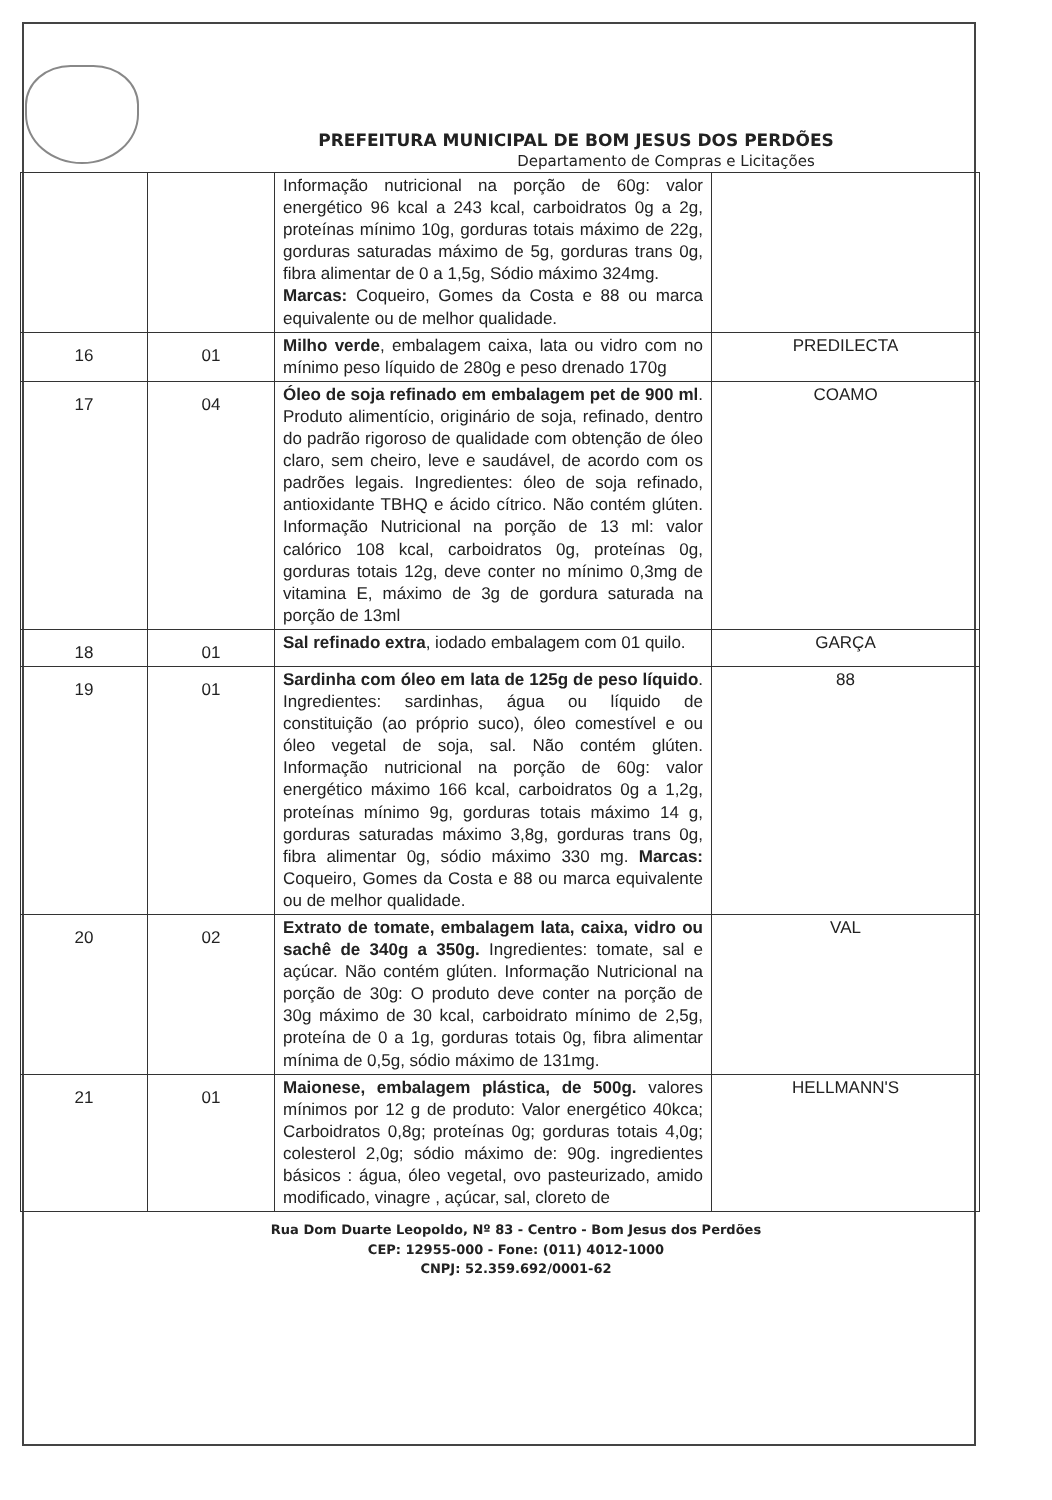PREFEITURA MUNICIPAL DE BOM JESUS DOS PERDÕES
Departamento de Compras e Licitações
| | | Informação nutricional na porção de 60g: valor energético 96 kcal a 243 kcal, carboidratos 0g a 2g, proteínas mínimo 10g, gorduras totais máximo de 22g, gorduras saturadas máximo de 5g, gorduras trans 0g, fibra alimentar de 0 a 1,5g, Sódio máximo 324mg. Marcas: Coqueiro, Gomes da Costa e 88 ou marca equivalente ou de melhor qualidade. | |
| 16 | 01 | Milho verde , embalagem caixa, lata ou vidro com no mínimo peso líquido de 280g e peso drenado 170g | PREDILECTA |
| 17 | 04 | Óleo de soja refinado em embalagem pet de 900 ml . Produto alimentício, originário de soja, refinado, dentro do padrão rigoroso de qualidade com obtenção de óleo claro, sem cheiro, leve e saudável, de acordo com os padrões legais. Ingredientes: óleo de soja refinado, antioxidante TBHQ e ácido cítrico. Não contém glúten. Informação Nutricional na porção de 13 ml: valor calórico 108 kcal, carboidratos 0g, proteínas 0g, gorduras totais 12g, deve conter no mínimo 0,3mg de vitamina E, máximo de 3g de gordura saturada na porção de 13ml | COAMO |
| 18 | 01 | Sal refinado extra , iodado embalagem com 01 quilo. | GARÇA |
| 19 | 01 | Sardinha com óleo em lata de 125g de peso líquido . Ingredientes: sardinhas, água ou líquido de constituição (ao próprio suco), óleo comestível e ou óleo vegetal de soja, sal. Não contém glúten. Informação nutricional na porção de 60g: valor energético máximo 166 kcal, carboidratos 0g a 1,2g, proteínas mínimo 9g, gorduras totais máximo 14 g, gorduras saturadas máximo 3,8g, gorduras trans 0g, fibra alimentar 0g, sódio máximo 330 mg. Marcas: Coqueiro, Gomes da Costa e 88 ou marca equivalente ou de melhor qualidade. | 88 |
| 20 | 02 | Extrato de tomate, embalagem lata, caixa, vidro ou sachê de 340g a 350g. Ingredientes: tomate, sal e açúcar. Não contém glúten. Informação Nutricional na porção de 30g: O produto deve conter na porção de 30g máximo de 30 kcal, carboidrato mínimo de 2,5g, proteína de 0 a 1g, gorduras totais 0g, fibra alimentar mínima de 0,5g, sódio máximo de 131mg. | VAL |
| 21 | 01 | Maionese, embalagem plástica, de 500g. valores mínimos por 12 g de produto: Valor energético 40kca; Carboidratos 0,8g; proteínas 0g; gorduras totais 4,0g; colesterol 2,0g; sódio máximo de: 90g. ingredientes básicos : água, óleo vegetal, ovo pasteurizado, amido modificado, vinagre , açúcar, sal, cloreto de | HELLMANN'S |
Rua Dom Duarte Leopoldo, Nº 83 - Centro - Bom Jesus dos Perdões
CEP: 12955-000 - Fone: (011) 4012-1000
CNPJ: 52.359.692/0001-62